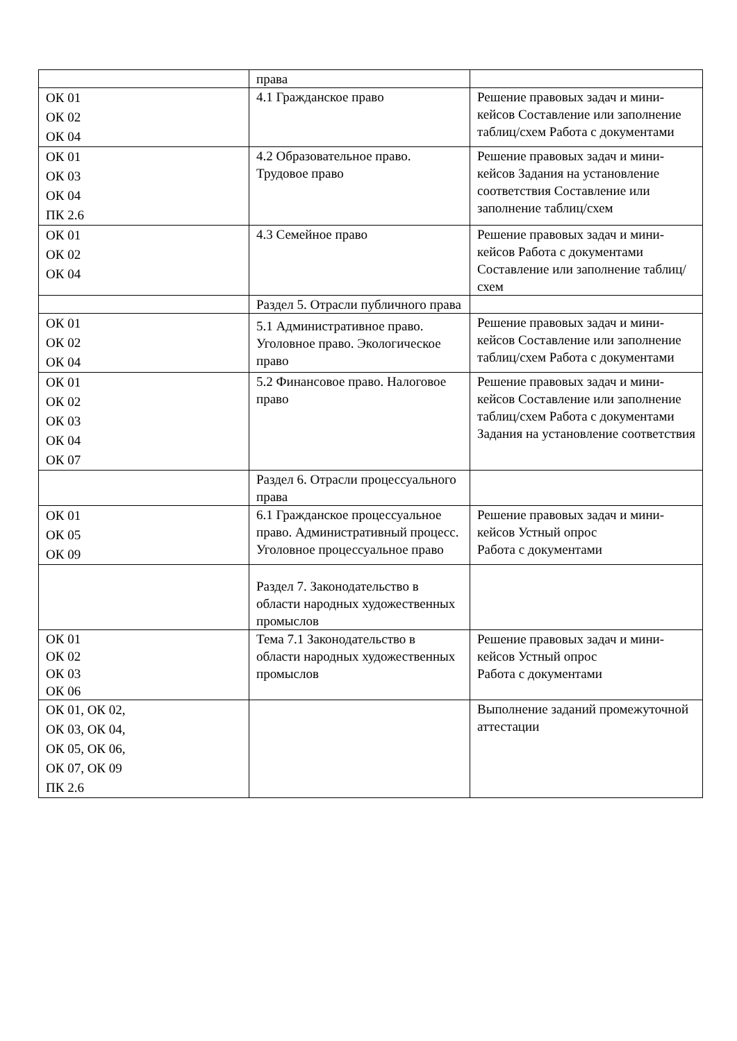| | права | |
| ОК 01 ОК 02 ОК 04 | 4.1 Гражданское право | Решение правовых задач и мини-кейсов Составление или заполнение таблиц/схем Работа с документами |
| ОК 01 ОК 03 ОК 04 ПК 2.6 | 4.2 Образовательное право. Трудовое право | Решение правовых задач и мини-кейсов Задания на установление соответствия Составление или заполнение таблиц/схем |
| ОК 01 ОК 02 ОК 04 | 4.3 Семейное право | Решение правовых задач и мини-кейсов Работа с документами Составление или заполнение таблиц/схем |
| | Раздел 5. Отрасли публичного права | |
| ОК 01 ОК 02 ОК 04 | 5.1 Административное право. Уголовное право. Экологическое право | Решение правовых задач и мини-кейсов Составление или заполнение таблиц/схем Работа с документами |
| ОК 01 ОК 02 ОК 03 ОК 04 ОК 07 | 5.2 Финансовое право. Налоговое право | Решение правовых задач и мини-кейсов Составление или заполнение таблиц/схем Работа с документами Задания на установление соответствия |
| | Раздел 6. Отрасли процессуального права | |
| ОК 01 ОК 05 ОК 09 | 6.1 Гражданское процессуальное право. Административный процесс. Уголовное процессуальное право | Решение правовых задач и мини-кейсов Устный опрос Работа с документами |
| | Раздел 7. Законодательство в области народных художественных промыслов | |
| ОК 01 ОК 02 ОК 03 ОК 06 | Тема 7.1 Законодательство в области народных художественных промыслов | Решение правовых задач и мини-кейсов Устный опрос Работа с документами |
| ОК 01, ОК 02, ОК 03, ОК 04, ОК 05, ОК 06, ОК 07, ОК 09 ПК 2.6 | | Выполнение заданий промежуточной аттестации |